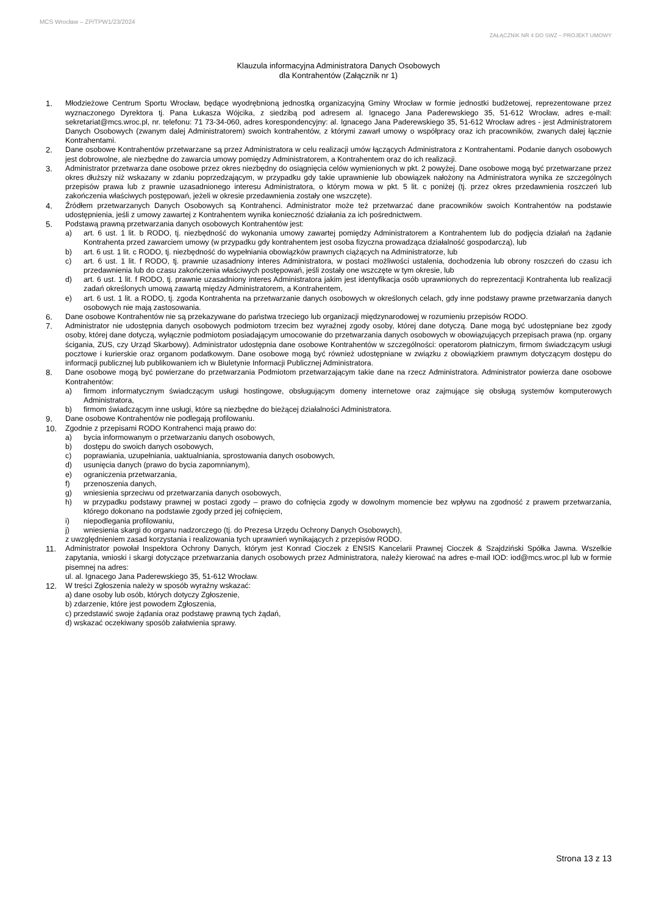MCS Wrocław – ZP/TPW1/23/2024
ZAŁĄCZNIK NR 4 DO SWZ – PROJEKT UMOWY
Klauzula informacyjna Administratora Danych Osobowych
dla Kontrahentów (Załącznik nr 1)
1. Młodzieżowe Centrum Sportu Wrocław, będące wyodrębnioną jednostką organizacyjną Gminy Wrocław w formie jednostki budżetowej, reprezentowane przez wyznaczonego Dyrektora tj. Pana Łukasza Wójcika, z siedzibą pod adresem al. Ignacego Jana Paderewskiego 35, 51-612 Wrocław, adres e-mail: sekretariat@mcs.wroc.pl, nr. telefonu: 71 73-34-060, adres korespondencyjny: al. Ignacego Jana Paderewskiego 35, 51-612 Wrocław adres - jest Administratorem Danych Osobowych (zwanym dalej Administratorem) swoich kontrahentów, z którymi zawarł umowy o współpracy oraz ich pracowników, zwanych dalej łącznie Kontrahentami.
2. Dane osobowe Kontrahentów przetwarzane są przez Administratora w celu realizacji umów łączących Administratora z Kontrahentami. Podanie danych osobowych jest dobrowolne, ale niezbędne do zawarcia umowy pomiędzy Administratorem, a Kontrahentem oraz do ich realizacji.
3. Administrator przetwarza dane osobowe przez okres niezbędny do osiągnięcia celów wymienionych w pkt. 2 powyżej. Dane osobowe mogą być przetwarzane przez okres dłuższy niż wskazany w zdaniu poprzedzającym, w przypadku gdy takie uprawnienie lub obowiązek nałożony na Administratora wynika ze szczególnych przepisów prawa lub z prawnie uzasadnionego interesu Administratora, o którym mowa w pkt. 5 lit. c poniżej (tj. przez okres przedawnienia roszczeń lub zakończenia właściwych postępowań, jeżeli w okresie przedawnienia zostały one wszczęte).
4. Źródłem przetwarzanych Danych Osobowych są Kontrahenci. Administrator może też przetwarzać dane pracowników swoich Kontrahentów na podstawie udostępnienia, jeśli z umowy zawartej z Kontrahentem wynika konieczność działania za ich pośrednictwem.
5. Podstawą prawną przetwarzania danych osobowych Kontrahentów jest:
a) art. 6 ust. 1 lit. b RODO, tj. niezbędność do wykonania umowy zawartej pomiędzy Administratorem a Kontrahentem lub do podjęcia działań na żądanie Kontrahenta przed zawarciem umowy (w przypadku gdy kontrahentem jest osoba fizyczna prowadząca działalność gospodarczą), lub
b) art. 6 ust. 1 lit. c RODO, tj. niezbędność do wypełniania obowiązków prawnych ciążących na Administratorze, lub
c) art. 6 ust. 1 lit. f RODO, tj. prawnie uzasadniony interes Administratora, w postaci możliwości ustalenia, dochodzenia lub obrony roszczeń do czasu ich przedawnienia lub do czasu zakończenia właściwych postępowań, jeśli zostały one wszczęte w tym okresie, lub
d) art. 6 ust. 1 lit. f RODO, tj. prawnie uzasadniony interes Administratora jakim jest identyfikacja osób uprawnionych do reprezentacji Kontrahenta lub realizacji zadań określonych umową zawartą między Administratorem, a Kontrahentem,
e) art. 6 ust. 1 lit. a RODO, tj. zgoda Kontrahenta na przetwarzanie danych osobowych w określonych celach, gdy inne podstawy prawne przetwarzania danych osobowych nie mają zastosowania.
6. Dane osobowe Kontrahentów nie są przekazywane do państwa trzeciego lub organizacji międzynarodowej w rozumieniu przepisów RODO.
7. Administrator nie udostępnia danych osobowych podmiotom trzecim bez wyraźnej zgody osoby, której dane dotyczą. Dane mogą być udostępniane bez zgody osoby, której dane dotyczą, wyłącznie podmiotom posiadającym umocowanie do przetwarzania danych osobowych w obowiązujących przepisach prawa (np. organy ścigania, ZUS, czy Urząd Skarbowy). Administrator udostępnia dane osobowe Kontrahentów w szczególności: operatorom płatniczym, firmom świadczącym usługi pocztowe i kurierskie oraz organom podatkowym. Dane osobowe mogą być również udostępniane w związku z obowiązkiem prawnym dotyczącym dostępu do informacji publicznej lub publikowaniem ich w Biuletynie Informacji Publicznej Administratora.
8. Dane osobowe mogą być powierzane do przetwarzania Podmiotom przetwarzającym takie dane na rzecz Administratora. Administrator powierza dane osobowe Kontrahentów:
a) firmom informatycznym świadczącym usługi hostingowe, obsługującym domeny internetowe oraz zajmujące się obsługą systemów komputerowych Administratora,
b) firmom świadczącym inne usługi, które są niezbędne do bieżącej działalności Administratora.
9. Dane osobowe Kontrahentów nie podlegają profilowaniu.
10. Zgodnie z przepisami RODO Kontrahenci mają prawo do:
a) bycia informowanym o przetwarzaniu danych osobowych,
b) dostępu do swoich danych osobowych,
c) poprawiania, uzupełniania, uaktualniania, sprostowania danych osobowych,
d) usunięcia danych (prawo do bycia zapomnianym),
e) ograniczenia przetwarzania,
f) przenoszenia danych,
g) wniesienia sprzeciwu od przetwarzania danych osobowych,
h) w przypadku podstawy prawnej w postaci zgody – prawo do cofnięcia zgody w dowolnym momencie bez wpływu na zgodność z prawem przetwarzania, którego dokonano na podstawie zgody przed jej cofnięciem,
i) niepodlegania profilowaniu,
j) wniesienia skargi do organu nadzorczego (tj. do Prezesa Urzędu Ochrony Danych Osobowych),
z uwzględnieniem zasad korzystania i realizowania tych uprawnień wynikających z przepisów RODO.
11. Administrator powołał Inspektora Ochrony Danych, którym jest Konrad Cioczek z ENSIS Kancelarii Prawnej Cioczek & Szajdziński Spółka Jawna. Wszelkie zapytania, wnioski i skargi dotyczące przetwarzania danych osobowych przez Administratora, należy kierować na adres e-mail IOD: iod@mcs.wroc.pl lub w formie pisemnej na adres:
ul. al. Ignacego Jana Paderewskiego 35, 51-612 Wrocław.
12. W treści Zgłoszenia należy w sposób wyraźny wskazać:
a) dane osoby lub osób, których dotyczy Zgłoszenie,
b) zdarzenie, które jest powodem Zgłoszenia,
c) przedstawić swoje żądania oraz podstawę prawną tych żądań,
d) wskazać oczekiwany sposób załatwienia sprawy.
Strona 13 z 13